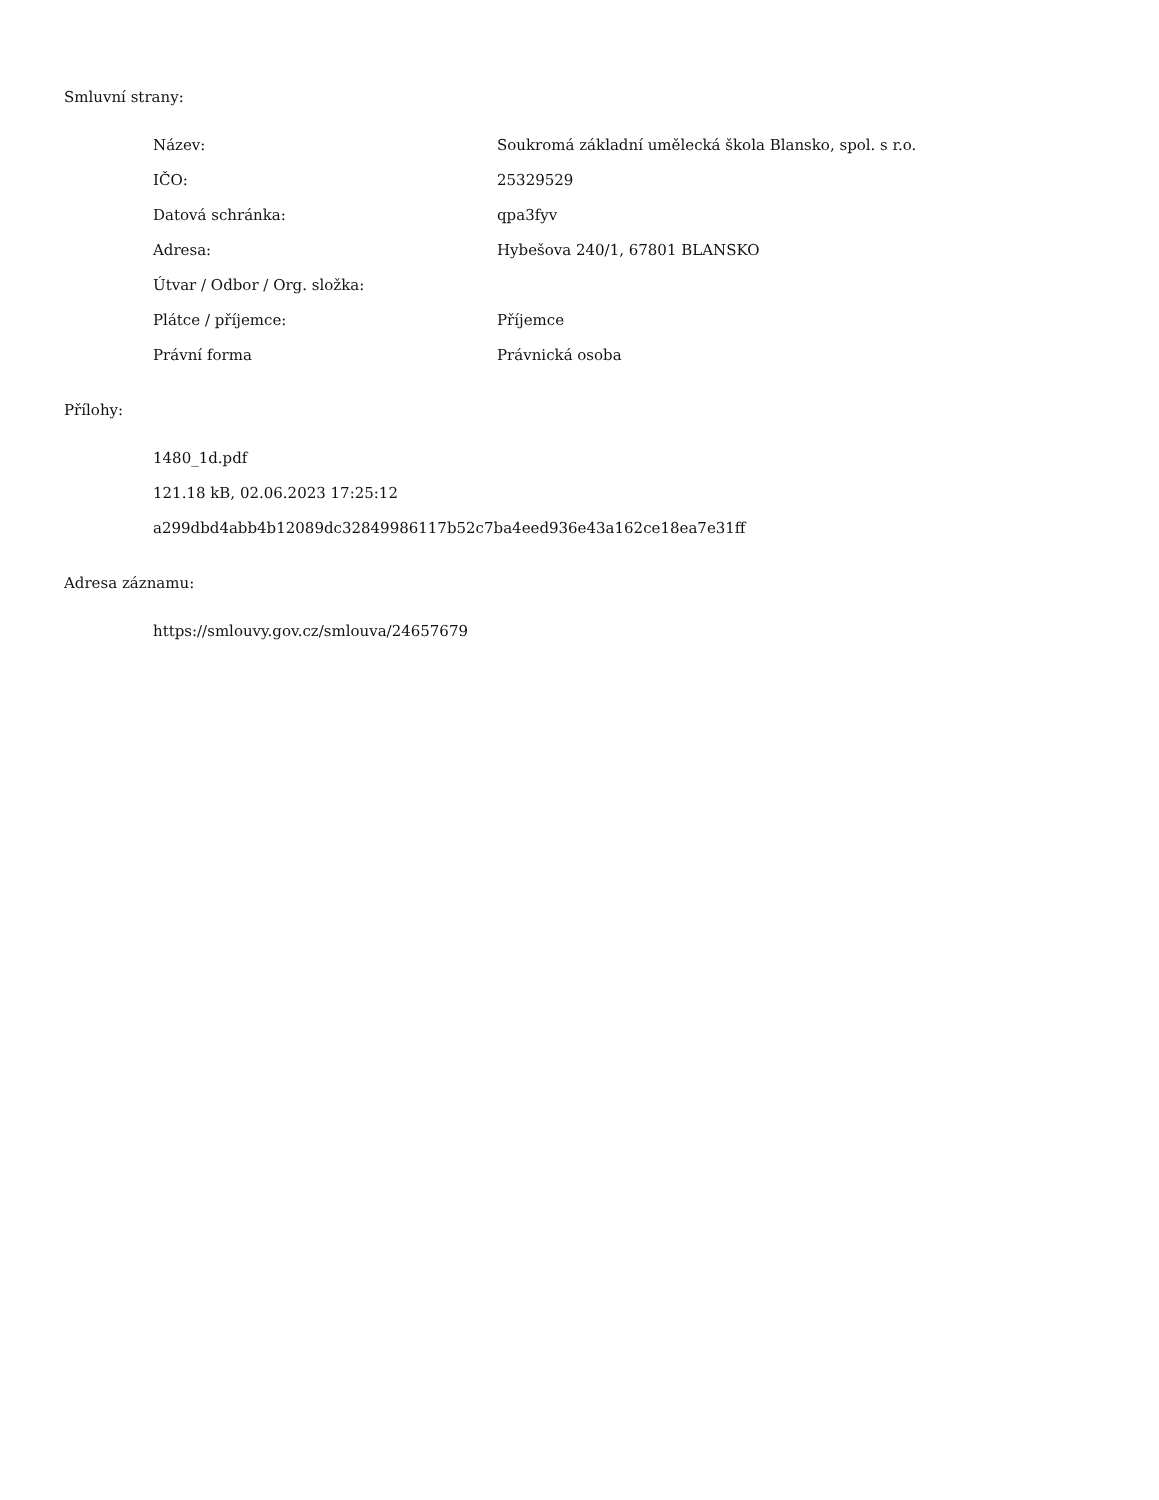Smluvní strany:
| Název: | Soukromá základní umělecká škola Blansko, spol. s r.o. |
| IČO: | 25329529 |
| Datová schránka: | qpa3fyv |
| Adresa: | Hybešova 240/1, 67801 BLANSKO |
| Útvar / Odbor / Org. složka: | |
| Plátce / příjemce: | Příjemce |
| Právní forma | Právnická osoba |
Přílohy:
1480_1d.pdf
121.18 kB, 02.06.2023 17:25:12
a299dbd4abb4b12089dc32849986117b52c7ba4eed936e43a162ce18ea7e31ff
Adresa záznamu:
https://smlouvy.gov.cz/smlouva/24657679